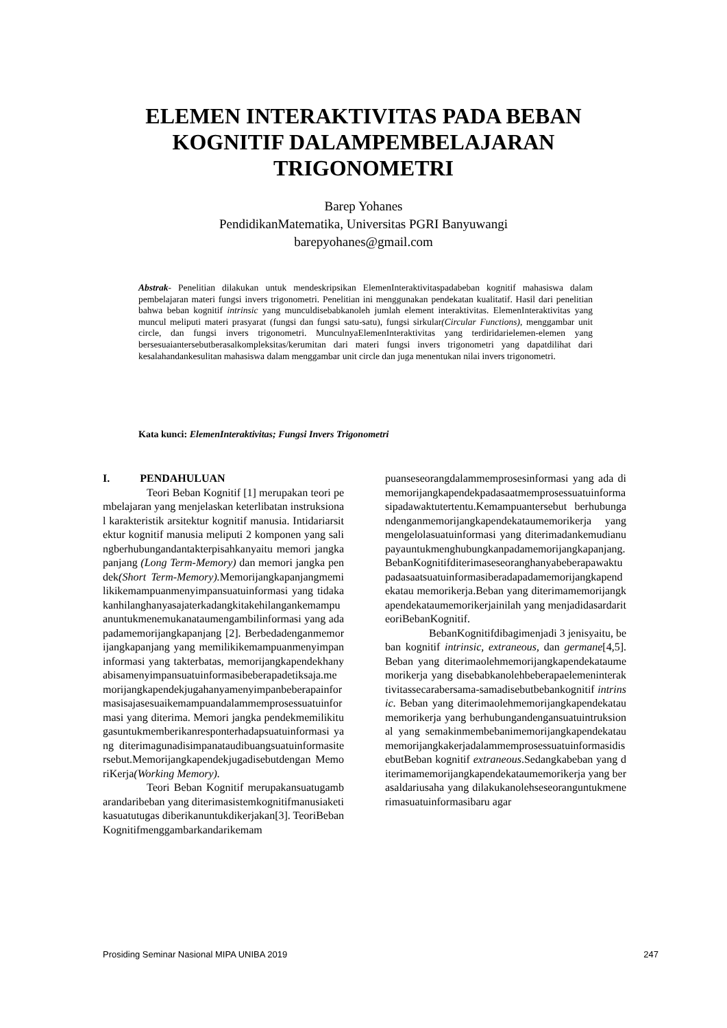ELEMEN INTERAKTIVITAS PADA BEBAN KOGNITIF DALAMPEMBELAJARAN TRIGONOMETRI
Barep Yohanes
PendidikanMatematika, Universitas PGRI Banyuwangi
barepyohanes@gmail.com
Abstrak- Penelitian dilakukan untuk mendeskripsikan ElemenInteraktivitaspadabeban kognitif mahasiswa dalam pembelajaran materi fungsi invers trigonometri. Penelitian ini menggunakan pendekatan kualitatif. Hasil dari penelitian bahwa beban kognitif intrinsic yang munculdisebabkanoleh jumlah element interaktivitas. ElemenInteraktivitas yang muncul meliputi materi prasyarat (fungsi dan fungsi satu-satu), fungsi sirkular(Circular Functions), menggambar unit circle, dan fungsi invers trigonometri. MunculnyaElemenInteraktivitas yang terdiridarielemen-elemen yang bersesuaiantersebutberasalkompleksitas/kerumitan dari materi fungsi invers trigonometri yang dapatdilihat dari kesalahandankesulitan mahasiswa dalam menggambar unit circle dan juga menentukan nilai invers trigonometri.
Kata kunci: ElemenInteraktivitas; Fungsi Invers Trigonometri
I. PENDAHULUAN
Teori Beban Kognitif [1] merupakan teori pembelajaran yang menjelaskan keterlibatan instruksional karakteristik arsitektur kognitif manusia. Intidariarsitektur kognitif manusia meliputi 2 komponen yang salingberhubungandantakterpisahkanyaitu memori jangka panjang (Long Term-Memory) dan memori jangka pendek(Short Term-Memory). Memorijangkapanjangmemilikikemampuanmenyimpansuatuinformasi yang tidakakanhilanghanyasajaterkadangkitakehilangankemampuanuntukmenemukanataumengambilinformasi yang adapadamemorijangkapanjang [2]. Berbedadenganmemorijangkapanjang yang memilikikemampuanmenyimpaninformasi yang takterbatas, memorijangkapendekhanyabisamenyimpansuatuinformasibeberapadetiksaja.memorijangkapendekjugahanyamenyimpanbeberapainformasisajasesuaikemampuandalammemprosessuatuinformasi yang diterima. Memori jangka pendekmemilikitugasuntukmemberikanresponterhadapsuatuinformasi yang diterimagunadisimpanataudibuangsuatuinformasitersebut.Memorijangkapendekjugadisebutdengan MemoriKerja(Working Memory).
Teori Beban Kognitif merupakansuatugambarandaribeban yang diterimasistemkognitifmanusiaketikasuatutugas diberikanuntukdikerjakan[3]. TeoriBebanKognitifmenggambarkandarikemam
puanseseorangdalammemprosesinformasi yang ada di memorijangkapendekpadasaatmemprosessuatuinformasipadawaktutertentu.Kemampuantersebut berhubungandenganmemorijangkapendekataumemorikerja yang mengelolasuatuinformasi yang diterimadankemudianupayauntukmenghubungkanpadamemorijangkapanjang.BebanKognitifditerimaseseoranghanyabeberapawaktupadasaatsuatuinformasiberadapadamemorijangkapendekatau memorikerja.Beban yang diterimamemorijangkapendekataumemorikerjainilah yang menjadidasardariteoriBebanKognitif.
BebanKognitifdibagimenjadi 3 jenisyaitu, beban kognitif intrinsic, extraneous, dan germane[4,5]. Beban yang diterimaolehmemorijangkapendekataumemorikerja yang disebabkanolehbeberapaelemeninteraktivitassecarabersama-samadisebutbebankognitif intrinsic. Beban yang diterimaolehmemorijangkapendekataumemorikerja yang berhubungandengansuatuintruksional yang semakinmembebanimemorijangkapendekataumemorijangkakerjadalammemprosessuatuinformasidisebutBeban kognitif extraneous.Sedangkabeban yang diterimamemorijangkapendekataumemorikerja yang berasaldariusaha yang dilakukanolehseseoranguntukmenerimasuatuinformasibaru agar
Prosiding Seminar Nasional MIPA UNIBA 2019 247